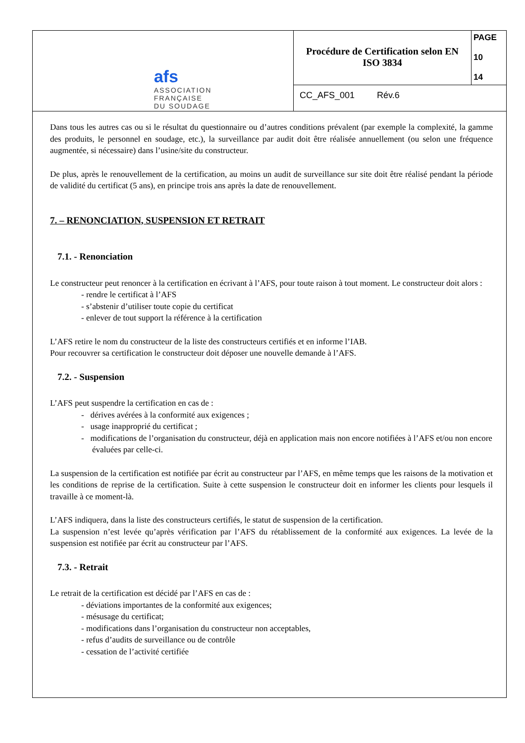| afs ASSOCIATION FRANÇAISE DU SOUDAGE | Procédure de Certification selon EN ISO 3834 | PAGE 10 14 |
| | CC_AFS_001 Rév.6 | |
Dans tous les autres cas ou si le résultat du questionnaire ou d’autres conditions prévalent (par exemple la complexité, la gamme des produits, le personnel en soudage, etc.), la surveillance par audit doit être réalisée annuellement (ou selon une fréquence augmentée, si nécessaire) dans l’usine/site du constructeur.
De plus, après le renouvellement de la certification, au moins un audit de surveillance sur site doit être réalisé pendant la période de validité du certificat (5 ans), en principe trois ans après la date de renouvellement.
7. – RENONCIATION, SUSPENSION ET RETRAIT
7.1. - Renonciation
Le constructeur peut renoncer à la certification en écrivant à l’AFS, pour toute raison à tout moment. Le constructeur doit alors :
- rendre le certificat à l’AFS
- s’abstenir d’utiliser toute copie du certificat
- enlever de tout support la référence à la certification
L’AFS retire le nom du constructeur de la liste des constructeurs certifiés et en informe l’IAB.
Pour recouvrer sa certification le constructeur doit déposer une nouvelle demande à l’AFS.
7.2. - Suspension
L’AFS peut suspendre la certification en cas de :
- dérives avérées à la conformité aux exigences ;
- usage inapproprié du certificat ;
- modifications de l’organisation du constructeur, déjà en application mais non encore notifiées à l’AFS et/ou non encore évaluées par celle-ci.
La suspension de la certification est notifiée par écrit au constructeur par l’AFS, en même temps que les raisons de la motivation et les conditions de reprise de la certification. Suite à cette suspension le constructeur doit en informer les clients pour lesquels il travaille à ce moment-là.
L’AFS indiquera, dans la liste des constructeurs certifiés, le statut de suspension de la certification.
La suspension n’est levée qu’après vérification par l’AFS du rétablissement de la conformité aux exigences. La levée de la suspension est notifiée par écrit au constructeur par l’AFS.
7.3. - Retrait
Le retrait de la certification est décidé par l’AFS en cas de :
- déviations importantes de la conformité aux exigences;
- mésusage du certificat;
- modifications dans l’organisation du constructeur non acceptables,
- refus d’audits de surveillance ou de contrôle
- cessation de l’activité certifiée